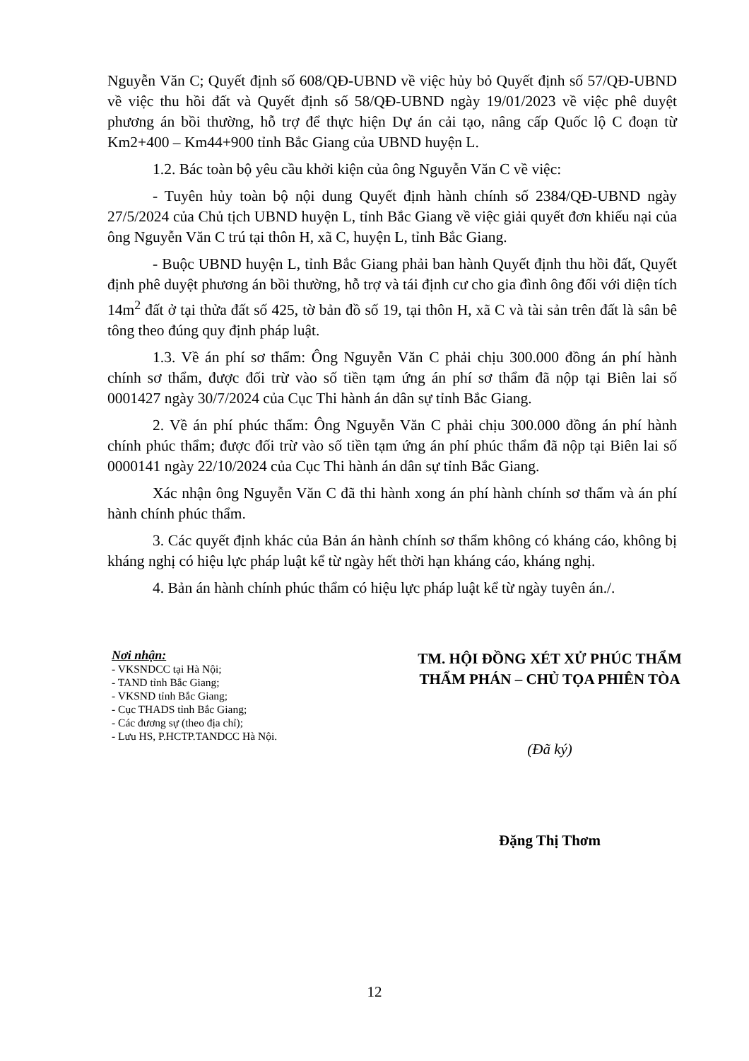Nguyễn Văn C; Quyết định số 608/QĐ-UBND về việc hủy bỏ Quyết định số 57/QĐ-UBND về việc thu hồi đất và Quyết định số 58/QĐ-UBND ngày 19/01/2023 về việc phê duyệt phương án bồi thường, hỗ trợ để thực hiện Dự án cải tạo, nâng cấp Quốc lộ C đoạn từ Km2+400 – Km44+900 tỉnh Bắc Giang của UBND huyện L.
1.2. Bác toàn bộ yêu cầu khởi kiện của ông Nguyễn Văn C về việc:
- Tuyên hủy toàn bộ nội dung Quyết định hành chính số 2384/QĐ-UBND ngày 27/5/2024 của Chủ tịch UBND huyện L, tỉnh Bắc Giang về việc giải quyết đơn khiếu nại của ông Nguyễn Văn C trú tại thôn H, xã C, huyện L, tỉnh Bắc Giang.
- Buộc UBND huyện L, tỉnh Bắc Giang phải ban hành Quyết định thu hồi đất, Quyết định phê duyệt phương án bồi thường, hỗ trợ và tái định cư cho gia đình ông đối với diện tích 14m<sup>2</sup> đất ở tại thửa đất số 425, tờ bản đồ số 19, tại thôn H, xã C và tài sản trên đất là sân bê tông theo đúng quy định pháp luật.
1.3. Về án phí sơ thẩm: Ông Nguyễn Văn C phải chịu 300.000 đồng án phí hành chính sơ thẩm, được đối trừ vào số tiền tạm ứng án phí sơ thẩm đã nộp tại Biên lai số 0001427 ngày 30/7/2024 của Cục Thi hành án dân sự tỉnh Bắc Giang.
2. Về án phí phúc thẩm: Ông Nguyễn Văn C phải chịu 300.000 đồng án phí hành chính phúc thẩm; được đối trừ vào số tiền tạm ứng án phí phúc thẩm đã nộp tại Biên lai số 0000141 ngày 22/10/2024 của Cục Thi hành án dân sự tỉnh Bắc Giang.
Xác nhận ông Nguyễn Văn C đã thi hành xong án phí hành chính sơ thẩm và án phí hành chính phúc thẩm.
3. Các quyết định khác của Bản án hành chính sơ thẩm không có kháng cáo, không bị kháng nghị có hiệu lực pháp luật kể từ ngày hết thời hạn kháng cáo, kháng nghị.
4. Bản án hành chính phúc thẩm có hiệu lực pháp luật kể từ ngày tuyên án./.
Nơi nhận:
- VKSNDCC tại Hà Nội;
- TAND tỉnh Bắc Giang;
- VKSND tỉnh Bắc Giang;
- Cục THADS tỉnh Bắc Giang;
- Các đương sự (theo địa chỉ);
- Lưu HS, P.HCTP.TANDCC Hà Nội.
TM. HỘI ĐỒNG XÉT XỬ PHÚC THẨM
THẨM PHÁN – CHỦ TỌA PHIÊN TÒA
(Đã ký)
Đặng Thị Thơm
12